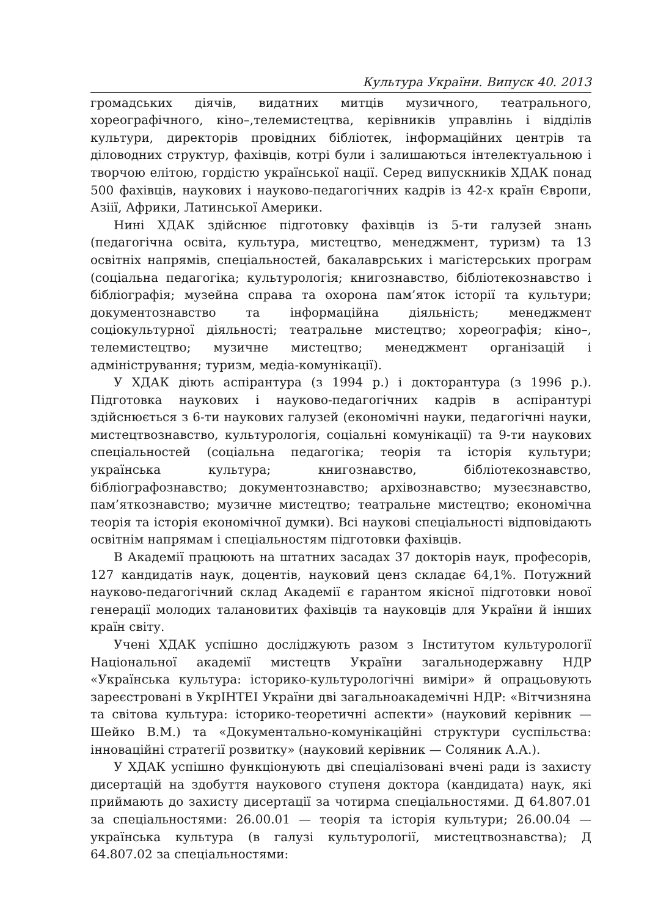Культура України. Випуск 40. 2013
громадських діячів, видатних митців музичного, театрального, хореографічного, кіно–,телемистецтва, керівників управлінь і відділів культури, директорів провідних бібліотек, інформаційних центрів та діловодних структур, фахівців, котрі були і залишаються інтелектуальною і творчою елітою, гордістю української нації. Серед випускників ХДАК понад 500 фахівців, наукових і науково-педагогічних кадрів із 42-х країн Європи, Азіії, Африки, Латинської Америки.
Нині ХДАК здійснює підготовку фахівців із 5-ти галузей знань (педагогічна освіта, культура, мистецтво, менеджмент, туризм) та 13 освітніх напрямів, спеціальностей, бакалаврських і магістерських програм (соціальна педагогіка; культурологія; книгознавство, бібліотекознавство і бібліографія; музейна справа та охорона пам’яток історії та культури; документознавство та інформаційна діяльність; менеджмент соціокультурної діяльності; театральне мистецтво; хореографія; кіно–, телемистецтво; музичне мистецтво; менеджмент організацій і адміністрування; туризм, медіа-комунікації).
У ХДАК діють аспірантура (з 1994 р.) і докторантура (з 1996 р.). Підготовка наукових і науково-педагогічних кадрів в аспірантурі здійснюється з 6-ти наукових галузей (економічні науки, педагогічні науки, мистецтвознавство, культурологія, соціальні комунікації) та 9-ти наукових спеціальностей (соціальна педагогіка; теорія та історія культури; українська культура; книгознавство, бібліотекознавство, бібліографознавство; документознавство; архівознавство; музеєзнавство, пам’яткознавство; музичне мистецтво; театральне мистецтво; економічна теорія та історія економічної думки). Всі наукові спеціальності відповідають освітнім напрямам і спеціальностям підготовки фахівців.
В Академії працюють на штатних засадах 37 докторів наук, професорів, 127 кандидатів наук, доцентів, науковий ценз складає 64,1%. Потужний науково-педагогічний склад Академії є гарантом якісної підготовки нової генерації молодих талановитих фахівців та науковців для України й інших країн світу.
Учені ХДАК успішно досліджують разом з Інститутом культурології Національної академії мистецтв України загальнодержавну НДР «Українська культура: історико-культурологічні виміри» й опрацьовують зареєстровані в УкрІНТЕІ України дві загальноакадемічні НДР: «Вітчизняна та світова культура: історико-теоретичні аспекти» (науковий керівник — Шейко В.М.) та «Документально-комунікаційні структури суспільства: інноваційні стратегії розвитку» (науковий керівник — Соляник А.А.).
У ХДАК успішно функціонують дві спеціалізовані вчені ради із захисту дисертацій на здобуття наукового ступеня доктора (кандидата) наук, які приймають до захисту дисертації за чотирма спеціальностями. Д 64.807.01 за спеціальностями: 26.00.01 — теорія та історія культури; 26.00.04 — українська культура (в галузі культурології, мистецтвознавства); Д 64.807.02 за спеціальностями: